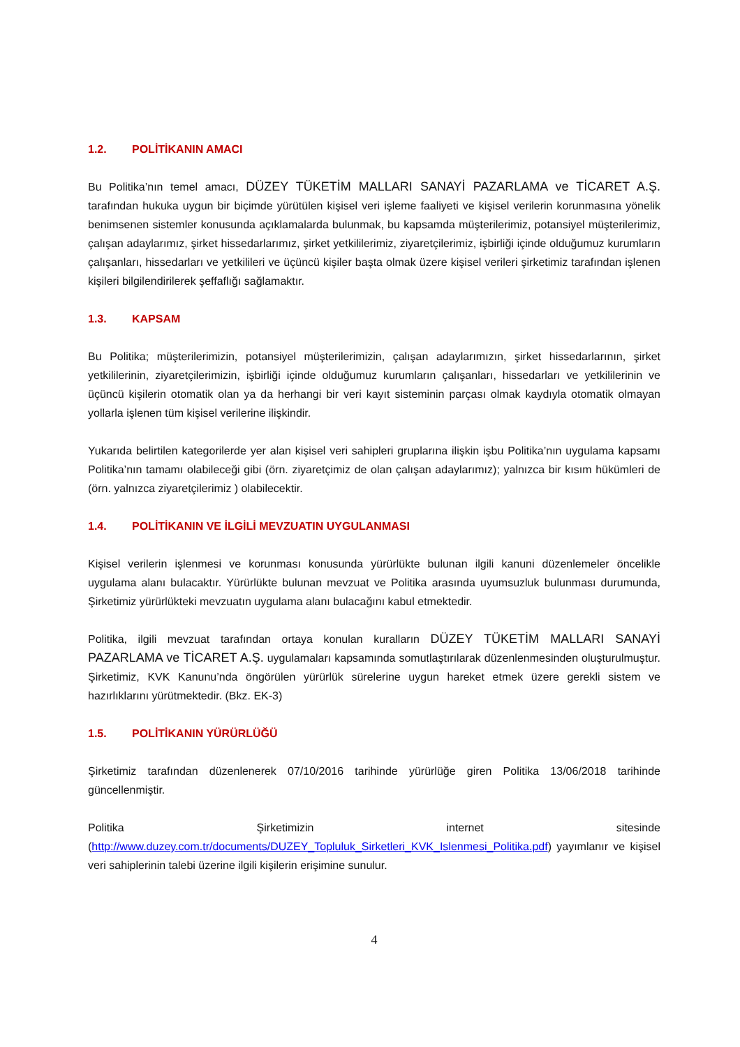1.2. POLİTİKANIN AMACI
Bu Politika’nın temel amacı, DÜZEY TÜKETİM MALLARI SANAYİ PAZARLAMA ve TİCARET A.Ş. tarafından hukuka uygun bir biçimde yürütülen kişisel veri işleme faaliyeti ve kişisel verilerin korunmasına yönelik benimsenen sistemler konusunda açıklamalarda bulunmak, bu kapsamda müşterilerimiz, potansiyel müşterilerimiz, çalışan adaylarımız, şirket hissedarlarımız, şirket yetkililerimiz, ziyaretçilerimiz, işbirliği içinde olduğumuz kurumların çalışanları, hissedarları ve yetkilileri ve üçüncü kişiler başta olmak üzere kişisel verileri şirketimiz tarafından işlenen kişileri bilgilendirilerek şeffaflığı sağlamaktır.
1.3. KAPSAM
Bu Politika; müşterilerimizin, potansiyel müşterilerimizin, çalışan adaylarımızın, şirket hissedarlarının, şirket yetkililerinin, ziyaretçilerimizin, işbirliği içinde olduğumuz kurumların çalışanları, hissedarları ve yetkililerinin ve üçüncü kişilerin otomatik olan ya da herhangi bir veri kayıt sisteminin parçası olmak kaydıyla otomatik olmayan yollarla işlenen tüm kişisel verilerine ilişkindir.
Yukarıda belirtilen kategorilerde yer alan kişisel veri sahipleri gruplarına ilişkin işbu Politika’nın uygulama kapsamı Politika’nın tamamı olabileceği gibi (örn. ziyaretçimiz de olan çalışan adaylarımız); yalnızca bir kısım hükümleri de (örn. yalnızca ziyaretçilerimiz ) olabilecektir.
1.4. POLİTİKANIN VE İLGİLİ MEVZUATIN UYGULANMASI
Kişisel verilerin işlenmesi ve korunması konusunda yürürlükte bulunan ilgili kanuni düzenlemeler öncelikle uygulama alanı bulacaktır. Yürürlükte bulunan mevzuat ve Politika arasında uyumsuzluk bulunması durumunda, Şirketimiz yürürlükteki mevzuatın uygulama alanı bulacağını kabul etmektedir.
Politika, ilgili mevzuat tarafından ortaya konulan kuralların DÜZEY TÜKETİM MALLARI SANAYİ PAZARLAMA ve TİCARET A.Ş. uygulamaları kapsamında somutlaştırılarak düzenlenmesinden oluşturulmuştur. Şirketimiz, KVK Kanunu’nda öngörülen yürürlük sürelerine uygun hareket etmek üzere gerekli sistem ve hazırlıklarını yürütmektedir. (Bkz. EK-3)
1.5. POLİTİKANIN YÜRÜRLÜĞÜ
Şirketimiz tarafından düzenlenerek 07/10/2016 tarihinde yürürlüğe giren Politika 13/06/2018 tarihinde güncellenmiştir.
Politika Şirketimizin internet sitesinde (http://www.duzey.com.tr/documents/DUZEY_Topluluk_Sirketleri_KVK_Islenmesi_Politika.pdf) yayımlanır ve kişisel veri sahiplerinin talebi üzerine ilgili kişilerin erişimine sunulur.
4